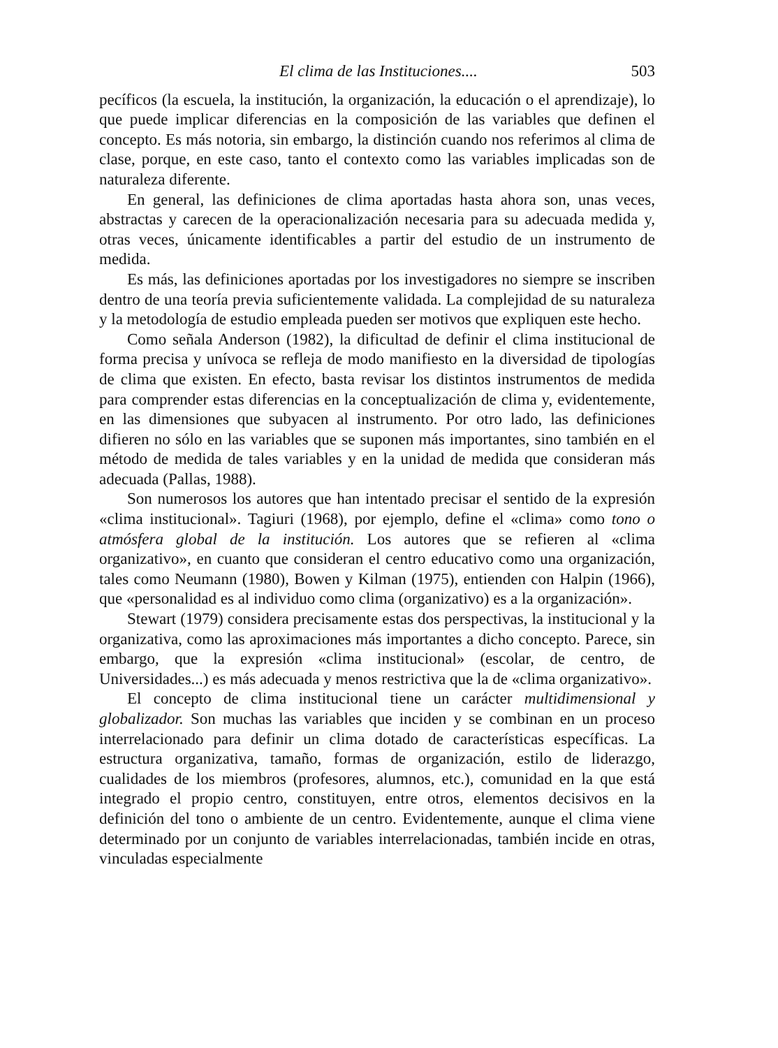El clima de las Instituciones.... 503
pecíficos (la escuela, la institución, la organización, la educación o el aprendizaje), lo que puede implicar diferencias en la composición de las variables que definen el concepto. Es más notoria, sin embargo, la distinción cuando nos referimos al clima de clase, porque, en este caso, tanto el contexto como las variables implicadas son de naturaleza diferente.
En general, las definiciones de clima aportadas hasta ahora son, unas veces, abstractas y carecen de la operacionalización necesaria para su adecuada medida y, otras veces, únicamente identificables a partir del estudio de un instrumento de medida.
Es más, las definiciones aportadas por los investigadores no siempre se inscriben dentro de una teoría previa suficientemente validada. La complejidad de su naturaleza y la metodología de estudio empleada pueden ser motivos que expliquen este hecho.
Como señala Anderson (1982), la dificultad de definir el clima institucional de forma precisa y unívoca se refleja de modo manifiesto en la diversidad de tipologías de clima que existen. En efecto, basta revisar los distintos instrumentos de medida para comprender estas diferencias en la conceptualización de clima y, evidentemente, en las dimensiones que subyacen al instrumento. Por otro lado, las definiciones difieren no sólo en las variables que se suponen más importantes, sino también en el método de medida de tales variables y en la unidad de medida que consideran más adecuada (Pallas, 1988).
Son numerosos los autores que han intentado precisar el sentido de la expresión «clima institucional». Tagiuri (1968), por ejemplo, define el «clima» como tono o atmósfera global de la institución. Los autores que se refieren al «clima organizativo», en cuanto que consideran el centro educativo como una organización, tales como Neumann (1980), Bowen y Kilman (1975), entienden con Halpin (1966), que «personalidad es al individuo como clima (organizativo) es a la organización».
Stewart (1979) considera precisamente estas dos perspectivas, la institucional y la organizativa, como las aproximaciones más importantes a dicho concepto. Parece, sin embargo, que la expresión «clima institucional» (escolar, de centro, de Universidades...) es más adecuada y menos restrictiva que la de «clima organizativo».
El concepto de clima institucional tiene un carácter multidimensional y globalizador. Son muchas las variables que inciden y se combinan en un proceso interrelacionado para definir un clima dotado de características específicas. La estructura organizativa, tamaño, formas de organización, estilo de liderazgo, cualidades de los miembros (profesores, alumnos, etc.), comunidad en la que está integrado el propio centro, constituyen, entre otros, elementos decisivos en la definición del tono o ambiente de un centro. Evidentemente, aunque el clima viene determinado por un conjunto de variables interrelacionadas, también incide en otras, vinculadas especialmente